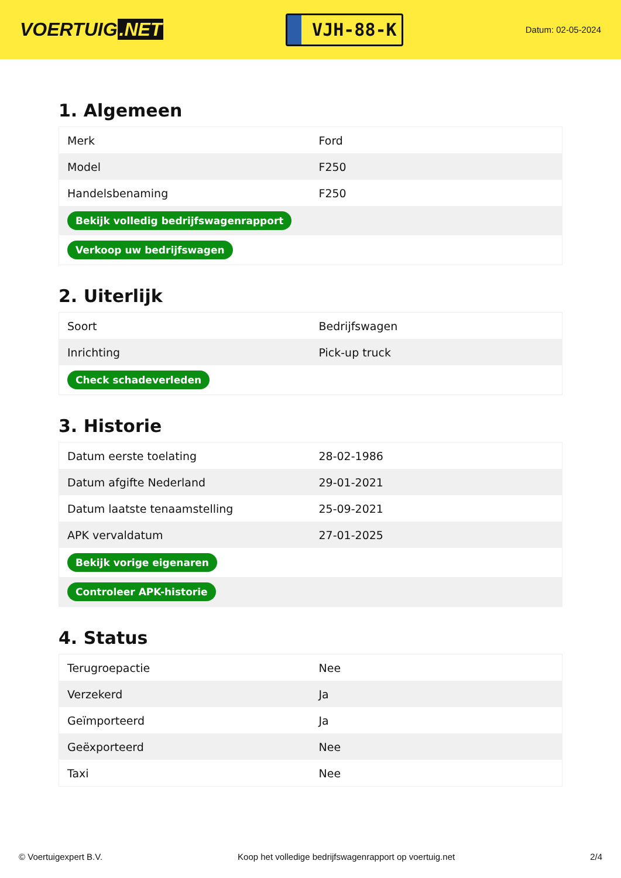VOERTUIG.NET
VJH-88-K
Datum: 02-05-2024
1. Algemeen
| Merk | Ford |
| Model | F250 |
| Handelsbenaming | F250 |
| Bekijk volledig bedrijfswagenrapport | |
| Verkoop uw bedrijfswagen | |
2. Uiterlijk
| Soort | Bedrijfswagen |
| Inrichting | Pick-up truck |
| Check schadeverleden | |
3. Historie
| Datum eerste toelating | 28-02-1986 |
| Datum afgifte Nederland | 29-01-2021 |
| Datum laatste tenaamstelling | 25-09-2021 |
| APK vervaldatum | 27-01-2025 |
| Bekijk vorige eigenaren | |
| Controleer APK-historie | |
4. Status
| Terugroepactie | Nee |
| Verzekerd | Ja |
| Geïmporteerd | Ja |
| Geëxporteerd | Nee |
| Taxi | Nee |
© Voertuigexpert B.V. Koop het volledige bedrijfswagenrapport op voertuig.net 2/4